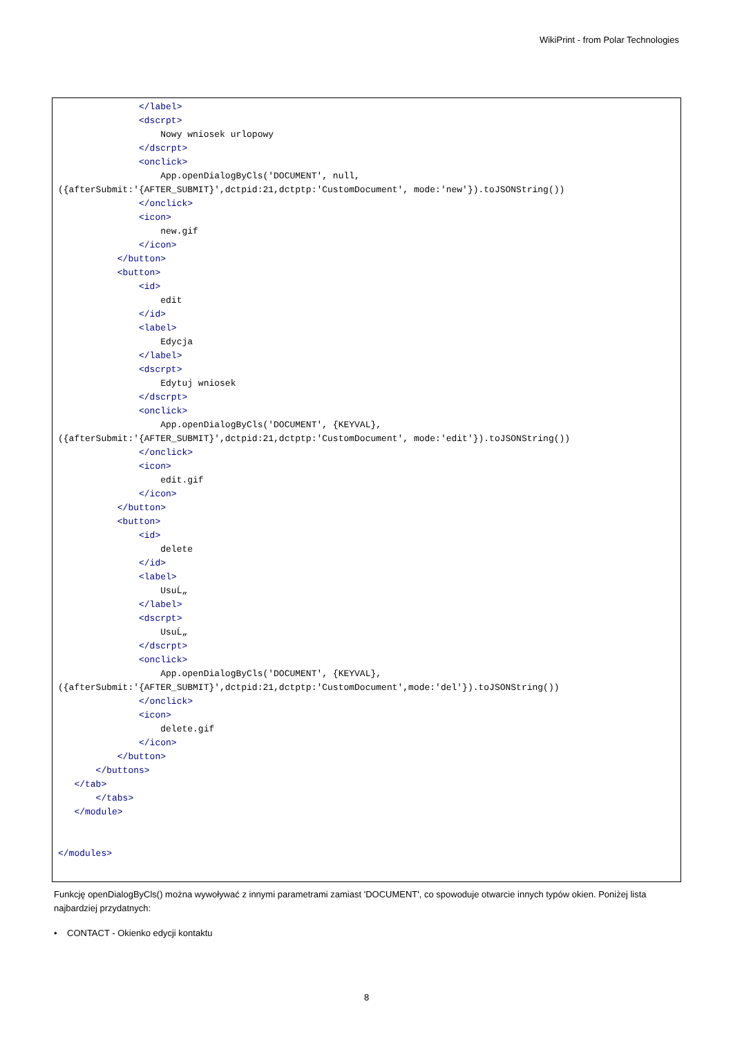WikiPrint - from Polar Technologies
               </label>
               <dscrpt>
                   Nowy wniosek urlopowy
               </dscrpt>
               <onclick>
                   App.openDialogByCls('DOCUMENT', null,
({afterSubmit:'{AFTER_SUBMIT}',dctpid:21,dctptp:'CustomDocument', mode:'new'}).toJSONString())
               </onclick>
               <icon>
                   new.gif
               </icon>
           </button>
           <button>
               <id>
                   edit
               </id>
               <label>
                   Edycja
               </label>
               <dscrpt>
                   Edytuj wniosek
               </dscrpt>
               <onclick>
                   App.openDialogByCls('DOCUMENT', {KEYVAL},
({afterSubmit:'{AFTER_SUBMIT}',dctpid:21,dctptp:'CustomDocument', mode:'edit'}).toJSONString())
               </onclick>
               <icon>
                   edit.gif
               </icon>
           </button>
           <button>
               <id>
                   delete
               </id>
               <label>
                   UsuĹ„
               </label>
               <dscrpt>
                   UsuĹ„
               </dscrpt>
               <onclick>
                   App.openDialogByCls('DOCUMENT', {KEYVAL},
({afterSubmit:'{AFTER_SUBMIT}',dctpid:21,dctptp:'CustomDocument',mode:'del'}).toJSONString())
               </onclick>
               <icon>
                   delete.gif
               </icon>
           </button>
       </buttons>
   </tab>
       </tabs>
   </module>


</modules>
Funkcję openDialogByCls() można wywoływać z innymi parametrami zamiast 'DOCUMENT', co spowoduje otwarcie innych typów okien. Poniżej lista najbardziej przydatnych:
• CONTACT - Okienko edycji kontaktu
8